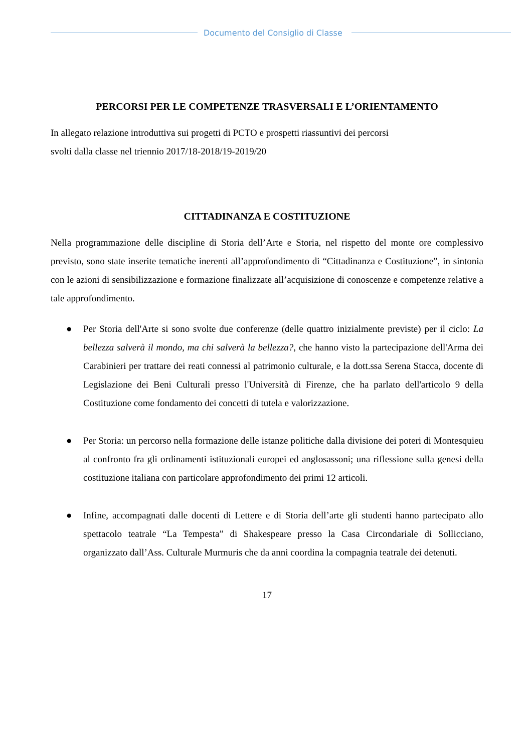Documento del Consiglio di Classe
PERCORSI PER LE COMPETENZE TRASVERSALI E L’ORIENTAMENTO
In allegato relazione introduttiva sui progetti di PCTO e prospetti riassuntivi dei percorsi
svolti dalla classe nel triennio 2017/18-2018/19-2019/20
CITTADINANZA E COSTITUZIONE
Nella programmazione delle discipline di Storia dell’Arte e Storia, nel rispetto del monte ore complessivo previsto, sono state inserite tematiche inerenti all’approfondimento di “Cittadinanza e Costituzione”, in sintonia con le azioni di sensibilizzazione e formazione finalizzate all’acquisizione di conoscenze e competenze relative a tale approfondimento.
● Per Storia dell'Arte si sono svolte due conferenze (delle quattro inizialmente previste) per il ciclo: La bellezza salverà il mondo, ma chi salverà la bellezza?, che hanno visto la partecipazione dell'Arma dei Carabinieri per trattare dei reati connessi al patrimonio culturale, e la dott.ssa Serena Stacca, docente di Legislazione dei Beni Culturali presso l'Università di Firenze, che ha parlato dell'articolo 9 della Costituzione come fondamento dei concetti di tutela e valorizzazione.
● Per Storia: un percorso nella formazione delle istanze politiche dalla divisione dei poteri di Montesquieu al confronto fra gli ordinamenti istituzionali europei ed anglosassoni; una riflessione sulla genesi della costituzione italiana con particolare approfondimento dei primi 12 articoli.
● Infine, accompagnati dalle docenti di Lettere e di Storia dell’arte gli studenti hanno partecipato allo spettacolo teatrale “La Tempesta” di Shakespeare presso la Casa Circondariale di Sollicciano, organizzato dall’Ass. Culturale Murmuris che da anni coordina la compagnia teatrale dei detenuti.
17